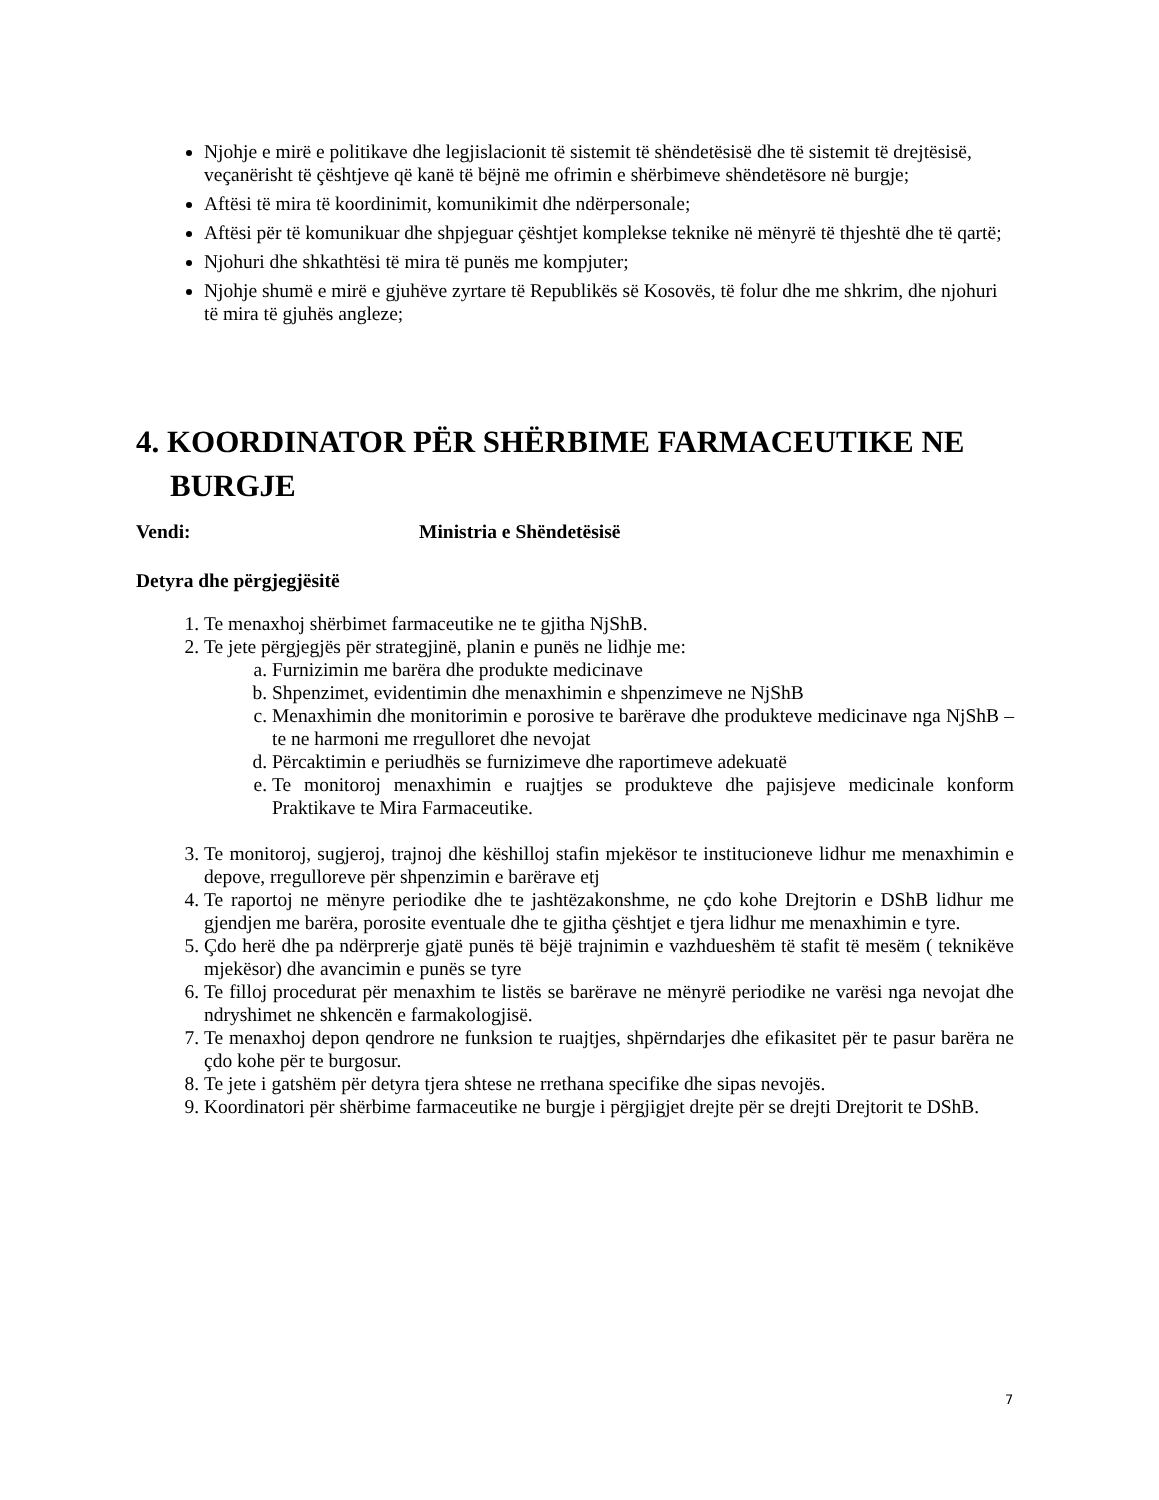Njohje e mirë e politikave dhe legjislacionit të sistemit të shëndetësisë dhe të sistemit të drejtësisë, veçanërisht të çështjeve që kanë të bëjnë me ofrimin e shërbimeve shëndetësore në burgje;
Aftësi të mira të koordinimit, komunikimit dhe ndërpersonale;
Aftësi për të komunikuar dhe shpjeguar çështjet komplekse teknike në mënyrë të thjeshtë dhe të qartë;
Njohuri dhe shkathtësi të mira të punës me kompjuter;
Njohje shumë e mirë e gjuhëve zyrtare të Republikës së Kosovës, të folur dhe me shkrim, dhe njohuri të mira të gjuhës angleze;
4. KOORDINATOR PËR SHËRBIME FARMACEUTIKE NE BURGJE
Vendi: Ministria e Shëndetësisë
Detyra dhe përgjegjësitë
1. Te menaxhoj shërbimet farmaceutike ne te gjitha NjShB.
2. Te jete përgjegjës për strategjinë, planin e punës ne lidhje me:
a. Furnizimin me barëra dhe produkte medicinave
b. Shpenzimet, evidentimin dhe menaxhimin e shpenzimeve ne NjShB
c. Menaxhimin dhe monitorimin e porosive te barërave dhe produkteve medicinave nga NjShB –te ne harmoni me rregulloret dhe nevojat
d. Përcaktimin e periudhës se furnizimeve dhe raportimeve adekuatë
e. Te monitoroj menaxhimin e ruajtjes se produkteve dhe pajisjeve medicinale konform Praktikave te Mira Farmaceutike.
3. Te monitoroj, sugjeroj, trajnoj dhe këshilloj stafin mjekësor te institucioneve lidhur me menaxhimin e depove, rregulloreve për shpenzimin e barërave etj
4. Te raportoj ne mënyre periodike dhe te jashtëzakonshme, ne çdo kohe Drejtorin e DShB lidhur me gjendjen me barëra, porosite eventuale dhe te gjitha çështjet e tjera lidhur me menaxhimin e tyre.
5. Çdo herë dhe pa ndërprerje gjatë punës të bëjë trajnimin e vazhdueshëm të stafit të mesëm ( teknikëve mjekësor) dhe avancimin e punës se tyre
6. Te filloj procedurat për menaxhim te listës se barërave ne mënyrë periodike ne varësi nga nevojat dhe ndryshimet ne shkencën e farmakologjisë.
7. Te menaxhoj depon qendrore ne funksion te ruajtjes, shpërndarjes dhe efikasitet për te pasur barëra ne çdo kohe për te burgosur.
8. Te jete i gatshëm për detyra tjera shtese ne rrethana specifike dhe sipas nevojës.
9. Koordinatori për shërbime farmaceutike ne burgje i përgjigjet drejte për se drejti Drejtorit te DShB.
7